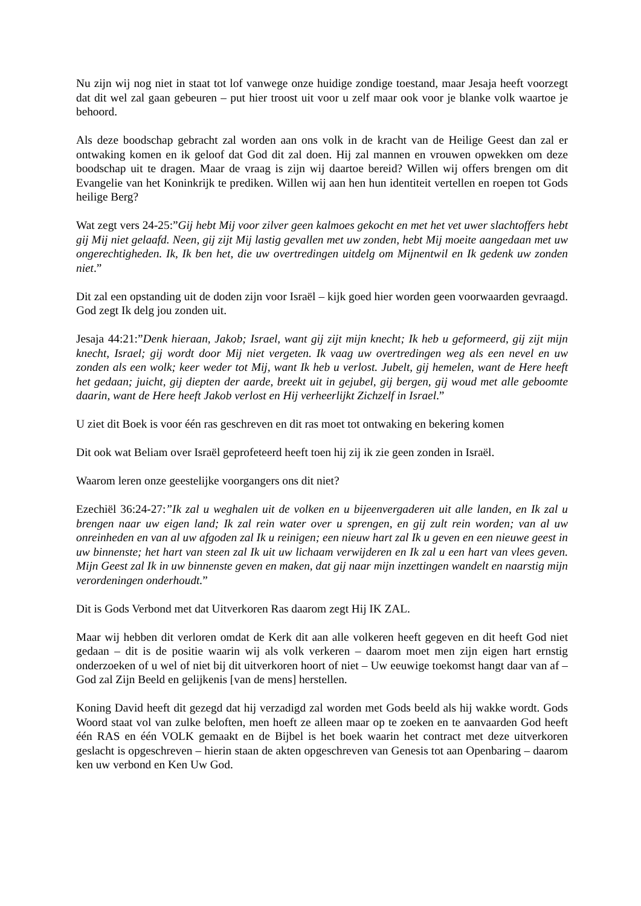Nu zijn wij nog niet in staat tot lof vanwege onze huidige zondige toestand, maar Jesaja heeft voorzegt dat dit wel zal gaan gebeuren – put hier troost uit voor u zelf maar ook voor je blanke volk waartoe je behoord.
Als deze boodschap gebracht zal worden aan ons volk in de kracht van de Heilige Geest dan zal er ontwaking komen en ik geloof dat God dit zal doen. Hij zal mannen en vrouwen opwekken om deze boodschap uit te dragen. Maar de vraag is zijn wij daartoe bereid? Willen wij offers brengen om dit Evangelie van het Koninkrijk te prediken. Willen wij aan hen hun identiteit vertellen en roepen tot Gods heilige Berg?
Wat zegt vers 24-25:”Gij hebt Mij voor zilver geen kalmoes gekocht en met het vet uwer slachtoffers hebt gij Mij niet gelaafd. Neen, gij zijt Mij lastig gevallen met uw zonden, hebt Mij moeite aangedaan met uw ongerechtigheden. Ik, Ik ben het, die uw overtredingen uitdelg om Mijnentwil en Ik gedenk uw zonden niet.”
Dit zal een opstanding uit de doden zijn voor Israël – kijk goed hier worden geen voorwaarden gevraagd. God zegt Ik delg jou zonden uit.
Jesaja 44:21:”Denk hieraan, Jakob; Israel, want gij zijt mijn knecht; Ik heb u geformeerd, gij zijt mijn knecht, Israel; gij wordt door Mij niet vergeten. Ik vaag uw overtredingen weg als een nevel en uw zonden als een wolk; keer weder tot Mij, want Ik heb u verlost. Jubelt, gij hemelen, want de Here heeft het gedaan; juicht, gij diepten der aarde, breekt uit in gejubel, gij bergen, gij woud met alle geboomte daarin, want de Here heeft Jakob verlost en Hij verheerlijkt Zichzelf in Israel.”
U ziet dit Boek is voor één ras geschreven en dit ras moet tot ontwaking en bekering komen
Dit ook wat Beliam over Israël geprofeteerd heeft toen hij zij ik zie geen zonden in Israël.
Waarom leren onze geestelijke voorgangers ons dit niet?
Ezechiël 36:24-27:”Ik zal u weghalen uit de volken en u bijeenvergaderen uit alle landen, en Ik zal u brengen naar uw eigen land; Ik zal rein water over u sprengen, en gij zult rein worden; van al uw onreinheden en van al uw afgoden zal Ik u reinigen; een nieuw hart zal Ik u geven en een nieuwe geest in uw binnenste; het hart van steen zal Ik uit uw lichaam verwijderen en Ik zal u een hart van vlees geven. Mijn Geest zal Ik in uw binnenste geven en maken, dat gij naar mijn inzettingen wandelt en naarstig mijn verordeningen onderhoudt.”
Dit is Gods Verbond met dat Uitverkoren Ras daarom zegt Hij IK ZAL.
Maar wij hebben dit verloren omdat de Kerk dit aan alle volkeren heeft gegeven en dit heeft God niet gedaan – dit is de positie waarin wij als volk verkeren – daarom moet men zijn eigen hart ernstig onderzoeken of u wel of niet bij dit uitverkoren hoort of niet – Uw eeuwige toekomst hangt daar van af – God zal Zijn Beeld en gelijkenis [van de mens] herstellen.
Koning David heeft dit gezegd dat hij verzadigd zal worden met Gods beeld als hij wakke wordt. Gods Woord staat vol van zulke beloften, men hoeft ze alleen maar op te zoeken en te aanvaarden God heeft één RAS en één VOLK gemaakt en de Bijbel is het boek waarin het contract met deze uitverkoren geslacht is opgeschreven – hierin staan de akten opgeschreven van Genesis tot aan Openbaring – daarom ken uw verbond en Ken Uw God.